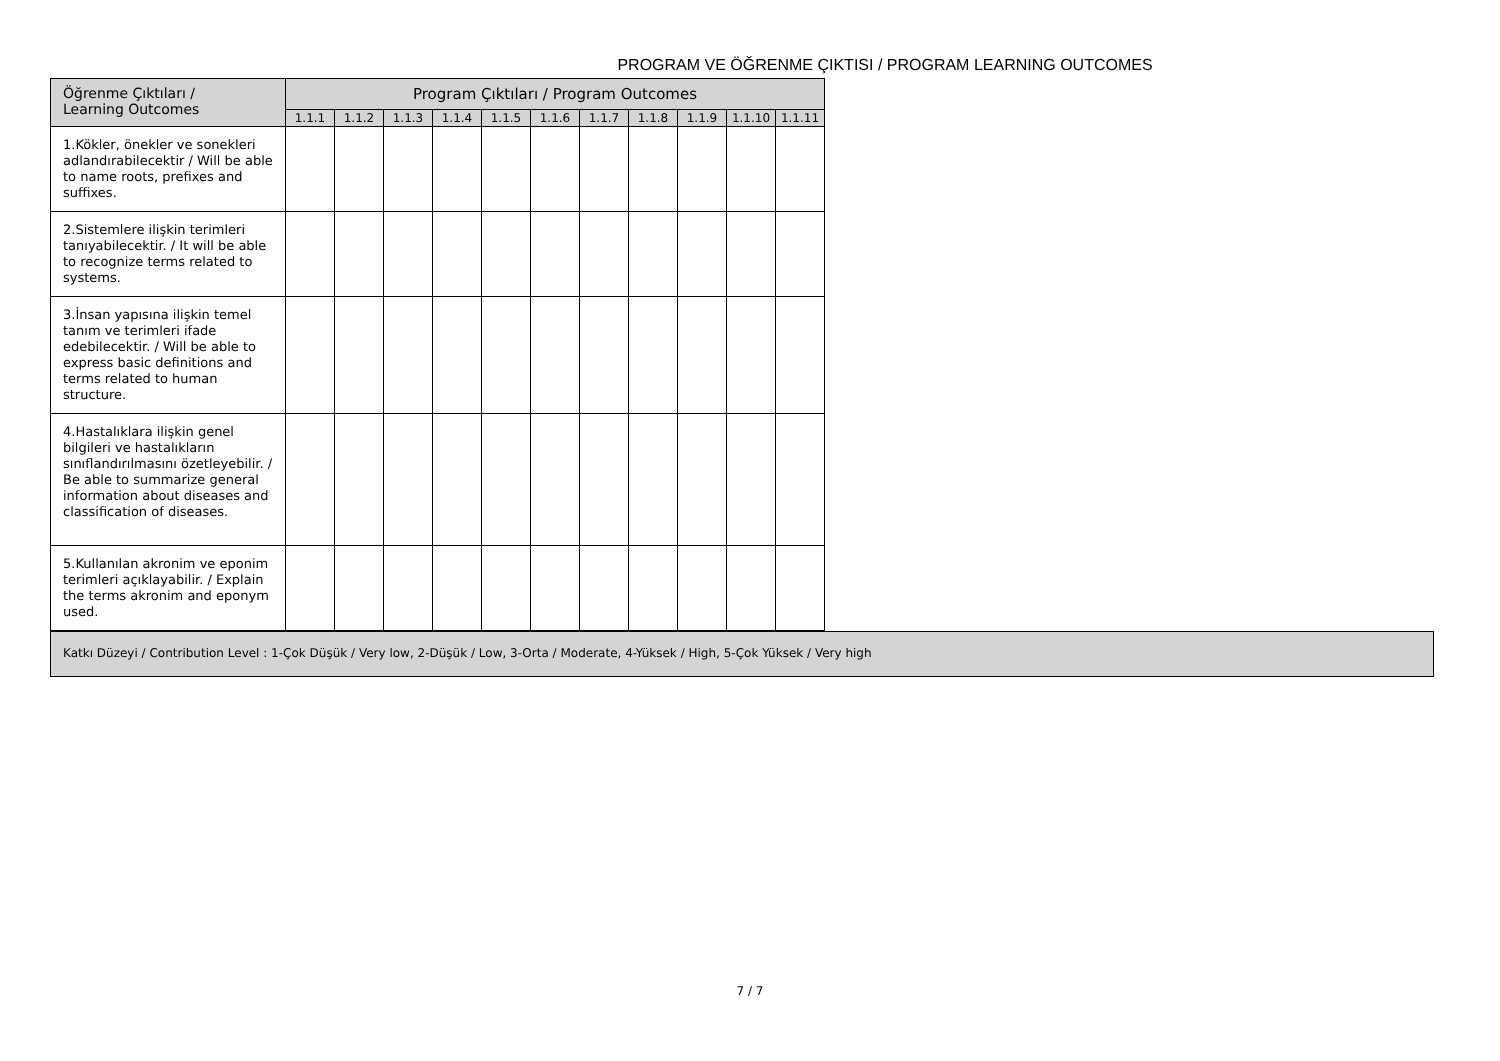PROGRAM VE ÖĞRENME ÇIKTISI / PROGRAM LEARNING OUTCOMES
| Öğrenme Çıktıları / Learning Outcomes | Program Çıktıları / Program Outcomes | | | | | | | | | | |
| --- | --- | --- | --- | --- | --- | --- | --- | --- | --- | --- | --- |
| | 1.1.1 | 1.1.2 | 1.1.3 | 1.1.4 | 1.1.5 | 1.1.6 | 1.1.7 | 1.1.8 | 1.1.9 | 1.1.10 | 1.1.11 |
| 1.Kökler, önekler ve sonekleri adlandırabilecektir / Will be able to name roots, prefixes and suffixes. | | | | | | | | | | | |
| 2.Sistemlere ilişkin terimleri tanıyabilecektir. / It will be able to recognize terms related to systems. | | | | | | | | | | | |
| 3.İnsan yapısına ilişkin temel tanım ve terimleri ifade edebilecektir. / Will be able to express basic definitions and terms related to human structure. | | | | | | | | | | | |
| 4.Hastalıklara ilişkin genel bilgileri ve hastalıkların sınıflandırılmasını özetleyebilir. / Be able to summarize general information about diseases and classification of diseases. | | | | | | | | | | | |
| 5.Kullanılan akronim ve eponim terimleri açıklayabilir. / Explain the terms akronim and eponym used. | | | | | | | | | | | |
Katkı Düzeyi / Contribution Level : 1-Çok Düşük / Very low, 2-Düşük / Low, 3-Orta / Moderate, 4-Yüksek / High, 5-Çok Yüksek / Very high
7 / 7